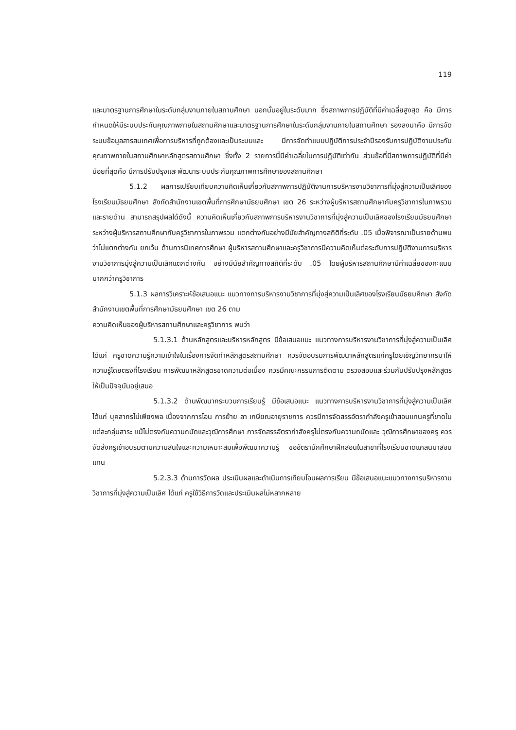119
และมาตรฐานการศึกษาในระดับกลุ่มงานภายในสถานศึกษา นอกนั้นอยู่ในระดับมาก ซึ่งสภาพการปฏิบัติที่มีค่าเฉลี่ยสูงสุด คือ มีการกำหนดให้มีระบบประกันคุณภาพภายในสถานศึกษาและมาตรฐานการศึกษาในระดับกลุ่มงานภายในสถานศึกษา รองลงมาคือ มีการจัดระบบข้อมูลสารสนเทศเพื่อการบริหารที่ถูกต้องและเป็นระบบและ มีการจัดทำแบบปฏิบัติการประจำปีรองรับการปฏิบัติงานประกันคุณภาพภายในสถานศึกษาหลักสูตรสถานศึกษา ซึ่งทั้ง 2 รายการนี้มีค่าเฉลี่ยในการปฏิบัติเท่ากัน ส่วนข้อที่มีสภาพการปฏิบัติที่มีค่าน้อยที่สุดคือ มีการปรับปรุงและพัฒนาระบบประกันคุณภาพการศึกษาของสถานศึกษา
5.1.2 ผลการเปรียบเทียบความคิดเห็นเกี่ยวกับสภาพการปฏิบัติงานการบริหารงานวิชาการที่มุ่งสู่ความเป็นเลิศของโรงเรียนมัธยมศึกษา สังกัดสำนักงานเขตพื้นที่การศึกษามัธยมศึกษา เขต 26 ระหว่างผู้บริหารสถานศึกษากับครูวิชาการในภาพรวมและรายด้าน สามารถสรุปผลได้ดังนี้ ความคิดเห็นเกี่ยวกับสภาพการบริหารงานวิชาการที่มุ่งสู่ความเป็นเลิศของโรงเรียนมัธยมศึกษา ระหว่างผู้บริหารสถานศึกษากับครูวิชาการในภาพรวม แตกต่างกันอย่างมีนัยสำคัญทางสถิติที่ระดับ .05 เมื่อพิจารณาเป็นรายด้านพบว่าไม่แตกต่างกัน ยกเว้น ด้านการนิเทศการศึกษา ผู้บริหารสถานศึกษาและครูวิชาการมีความคิดเห็นต่อระดับการปฏิบัติงานการบริหารงานวิชาการมุ่งสู่ความเป็นเลิศแตกต่างกัน อย่างมีนัยสำคัญทางสถิติที่ระดับ .05 โดยผู้บริหารสถานศึกษามีค่าเฉลี่ยของคะแนนมากกว่าครูวิชาการ
5.1.3 ผลการวิเคราะห์ข้อเสนอแนะ แนวทางการบริหารงานวิชาการที่มุ่งสู่ความเป็นเลิศของโรงเรียนมัธยมศึกษา สังกัดสำนักงานเขตพื้นที่การศึกษามัธยมศึกษา เขต 26 ตาม
ความคิดเห็นของผู้บริหารสถานศึกษาและครูวิชาการ พบว่า
5.1.3.1 ด้านหลักสูตรและบริหารหลักสูตร มีข้อเสนอแนะ แนวทางการบริหารงานวิชาการที่มุ่งสู่ความเป็นเลิศ ได้แก่ ครูขาดความรู้ความเข้าใจในเรื่องการจัดทำหลักสูตรสถานศึกษา ควรจัดอบรมการพัฒนาหลักสูตรแก่ครูโดยเชิญวิทยากรมาให้ความรู้โดยตรงที่โรงเรียน การพัฒนาหลักสูตรขาดความต่อเนื่อง ควรมีคณะกรรมการติดตาม ตรวจสอบและร่วมกันปรับปรุงหลักสูตรให้เป็นปัจจุบันอยู่เสมอ
5.1.3.2 ด้านพัฒนากระบวนการเรียนรู้ มีข้อเสนอแนะ แนวทางการบริหารงานวิชาการที่มุ่งสู่ความเป็นเลิศ ได้แก่ บุคลากรไม่เพียงพอ เนื่องจากการโอน การย้าย ลา เกษียณอายุราชการ ควรมีการจัดสรรอัตรากำลังครูเข้าสอนแทนครูที่ขาดในแต่ละกลุ่มสาระ แม้ไม่ตรงกับความถนัดและวุฒิการศึกษา การจัดสรรอัตรากำลังครูไม่ตรงกับความถนัดและ วุฒิการศึกษาของครู ควรจัดส่งครูเข้าอบรมตามความสนใจและความเหมาะสมเพื่อพัฒนาความรู้ ขออัตรานักศึกษาฝึกสอนในสาขาที่โรงเรียนขาดแคลนมาสอนแทน
5.2.3.3 ด้านการวัดผล ประเมินผลและดำเนินการเทียบโอนผลการเรียน มีข้อเสนอแนะแนวทางการบริหารงานวิชาการที่มุ่งสู่ความเป็นเลิศ ได้แก่ ครูใช้วิธีการวัดและประเมินผลไม่หลากหลาย